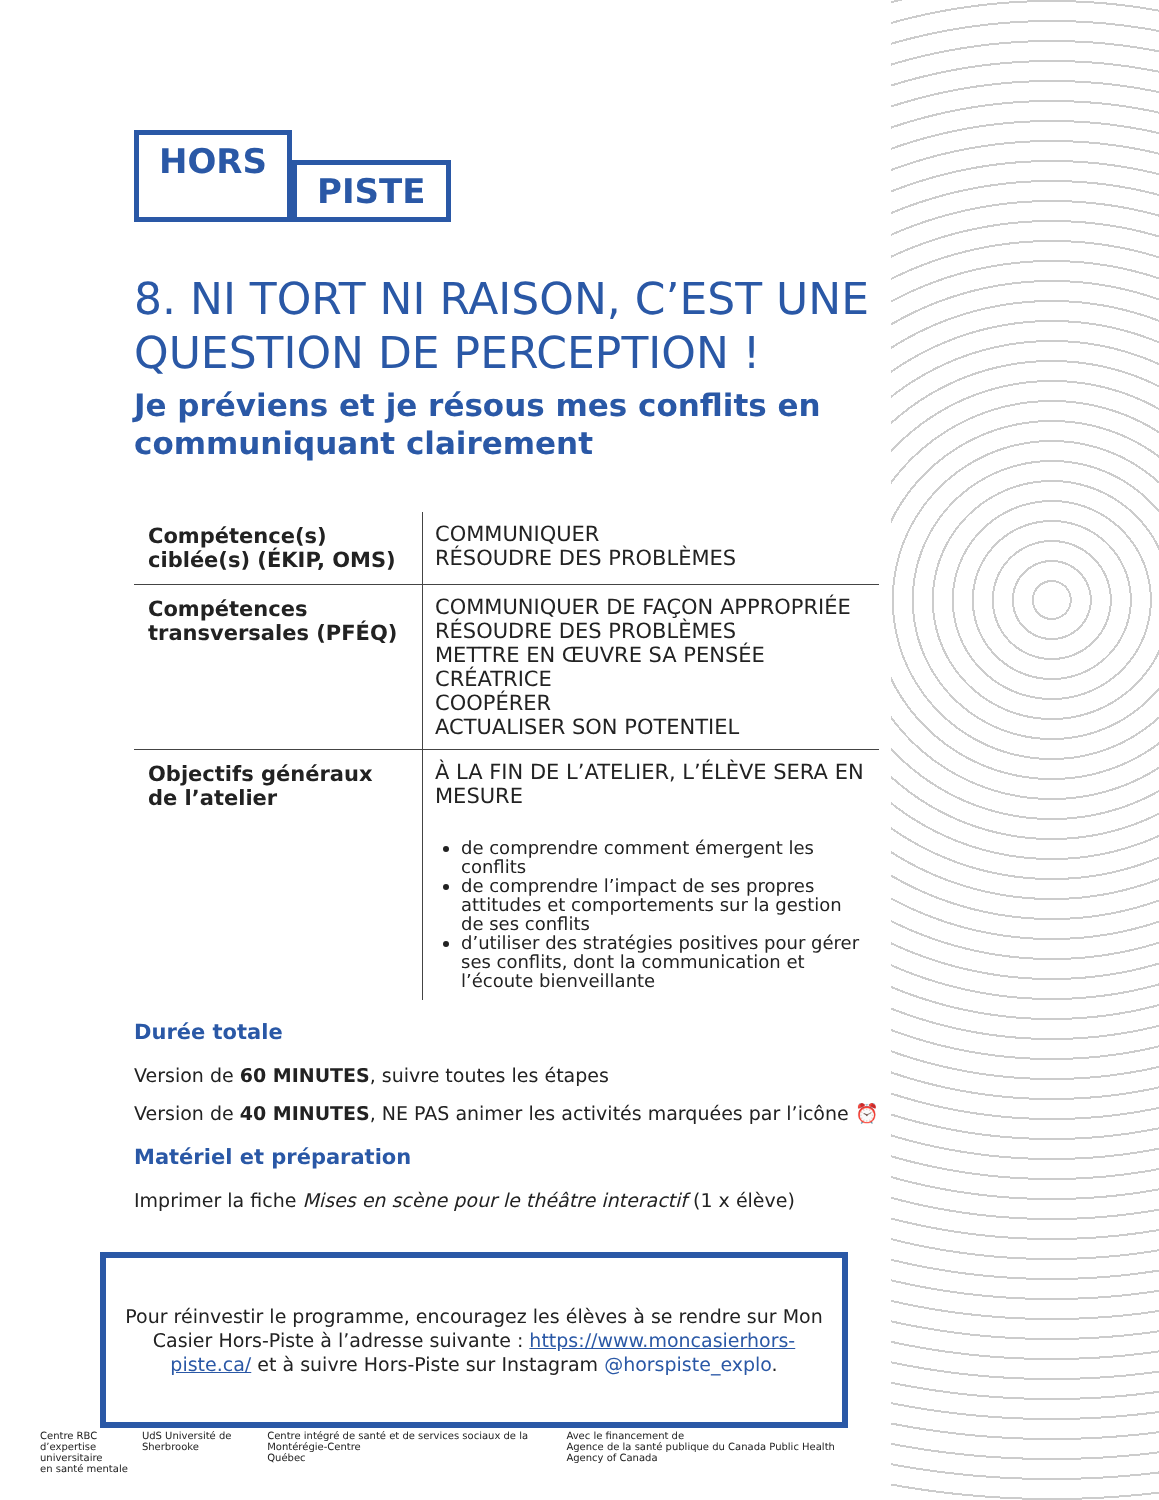HORS
PISTE
8. NI TORT NI RAISON, C’EST UNE QUESTION DE PERCEPTION !
Je préviens et je résous mes conflits en communiquant clairement
| Compétence(s) ciblée(s) (ÉKIP, OMS) | COMMUNIQUER RÉSOUDRE DES PROBLÈMES |
| Compétences transversales (PFÉQ) | COMMUNIQUER DE FAÇON APPROPRIÉE RÉSOUDRE DES PROBLÈMES METTRE EN ŒUVRE SA PENSÉE CRÉATRICE COOPÉRER ACTUALISER SON POTENTIEL |
| Objectifs généraux de l’atelier | À LA FIN DE L’ATELIER, L’ÉLÈVE SERA EN MESURE de comprendre comment émergent les conflits de comprendre l’impact de ses propres attitudes et comportements sur la gestion de ses conflits d’utiliser des stratégies positives pour gérer ses conflits, dont la communication et l’écoute bienveillante |
Durée totale
Version de 60 MINUTES, suivre toutes les étapes
Version de 40 MINUTES, NE PAS animer les activités marquées par l’icône ⏰
Matériel et préparation
Imprimer la fiche Mises en scène pour le théâtre interactif (1 x élève)
Pour réinvestir le programme, encouragez les élèves à se rendre sur Mon Casier Hors-Piste à l’adresse suivante : https://www.moncasierhors-piste.ca/ et à suivre Hors-Piste sur Instagram @horspiste_explo.
Centre RBC
d’expertise universitaire
en santé mentale
UdS Université de Sherbrooke Centre intégré de santé et de services sociaux de la Montérégie-Centre
Québec
Avec le financement de
Agence de la santé publique du Canada Public Health Agency of Canada